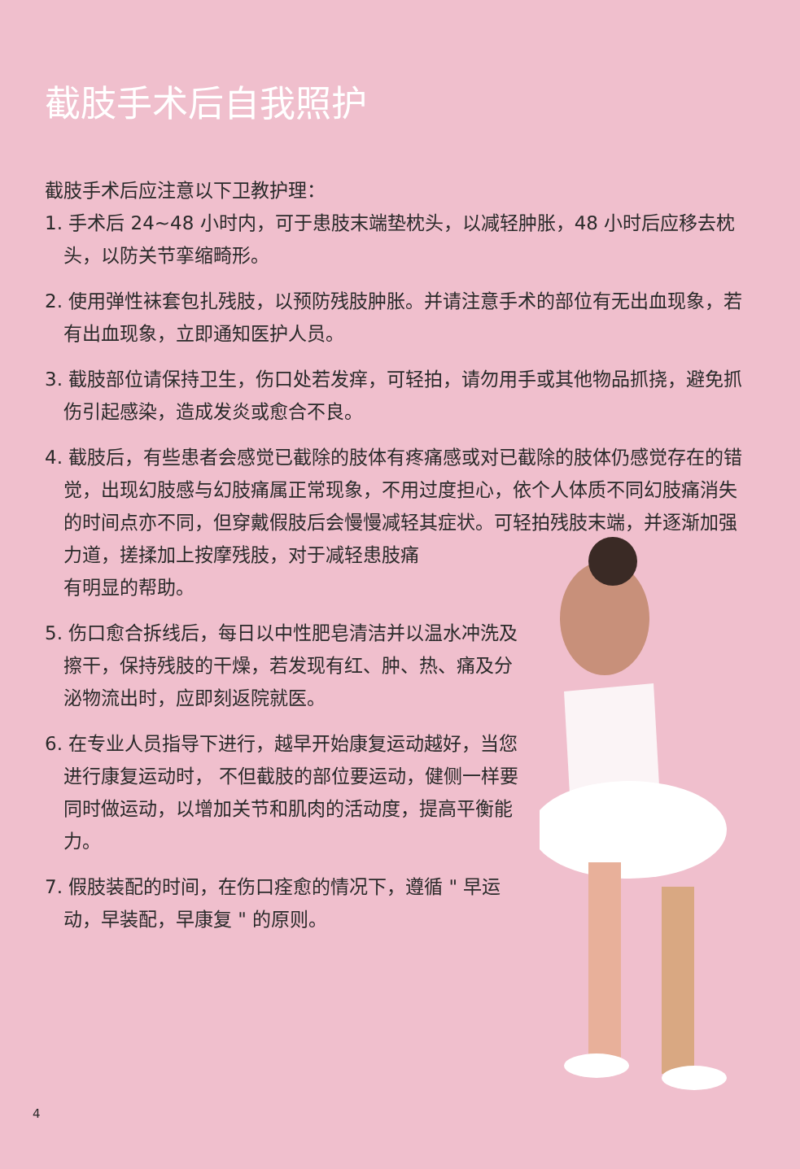截肢手术后自我照护
截肢手术后应注意以下卫教护理：
1. 手术后 24~48 小时内，可于患肢末端垫枕头，以减轻肿胀，48 小时后应移去枕头，以防关节挛缩畸形。
2. 使用弹性袜套包扎残肢，以预防残肢肿胀。并请注意手术的部位有无出血现象，若有出血现象，立即通知医护人员。
3. 截肢部位请保持卫生，伤口处若发痒，可轻拍，请勿用手或其他物品抓挠，避免抓伤引起感染，造成发炎或愈合不良。
4. 截肢后，有些患者会感觉已截除的肢体有疼痛感或对已截除的肢体仍感觉存在的错觉，出现幻肢感与幻肢痛属正常现象，不用过度担心，依个人体质不同幻肢痛消失的时间点亦不同，但穿戴假肢后会慢慢减轻其症状。可轻拍残肢末端，并逐渐加强力道，搓揉加上按摩残肢，对于减轻患肢痛
有明显的帮助。
5. 伤口愈合拆线后，每日以中性肥皂清洁并以温水冲洗及擦干，保持残肢的干燥，若发现有红、肿、热、痛及分泌物流出时，应即刻返院就医。
6. 在专业人员指导下进行，越早开始康复运动越好，当您进行康复运动时， 不但截肢的部位要运动，健侧一样要同时做运动，以增加关节和肌肉的活动度，提高平衡能力。
7. 假肢装配的时间，在伤口痊愈的情况下，遵循 " 早运动，早装配，早康复 " 的原则。
4